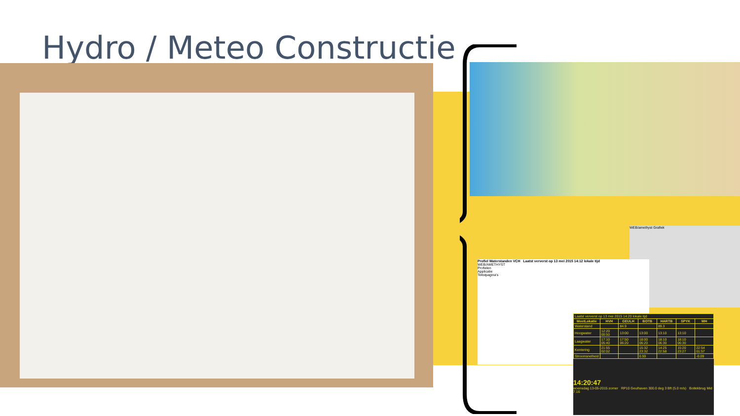Hydro / Meteo Constructie
WEB/amethyst Grafiek
Profiel Waterstanden VCH Laatst ververst op 13 mei 2015 14:12 lokale tijd
WEB/AMETHYST
Profielen
Applicatie
Tekstpagina's
| Laatst ververst op 13 mei 2015 14:20 lokale tijd | | | | | | |
| MeetLokatie | HVH | GEULH | BOTB | HARTB | SPYK | WH |
| Waterstand | | 84.9 | | 89.3 | | |
| Hoogwater | 12:20 00:50 | 13:00 | 13:00 | 13:10 | 13:10 | |
| Laagwater | 17:10 05:40 | 17:50 06:20 | 18:00 06:20 | 18:10 06:30 | 18:10 06:30 | |
| Kentering | 21:55 02:02 | | 15:32 23:32 | 14:25 22:58 | 15:20 23:27 | 22:54 01:57 |
| Stroomsnelheid | | | 0.59 | | | -0.09 |
14:20:47
woensdag 13-05-2015 zomer RP10 Geulhaven 300.0 deg 3 Bft (5.0 m/s) Botlekbrug Mid 7.16